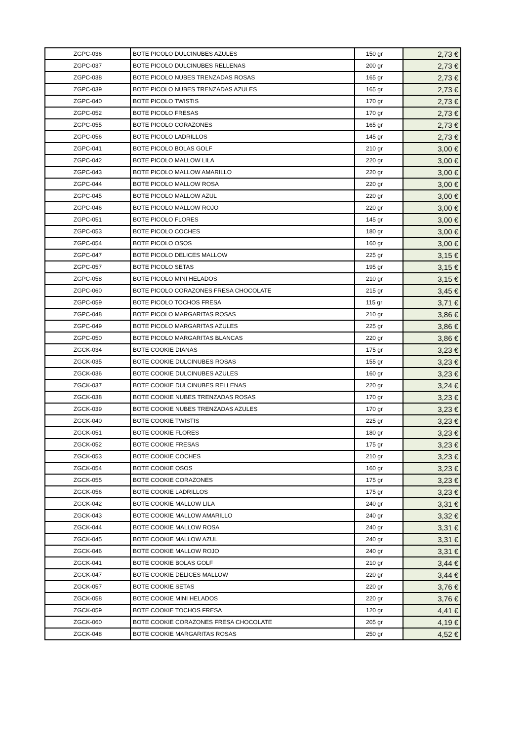| ZGPC-036 | BOTE PICOLO DULCINUBES AZULES | 150 gr | 2,73 € |
| ZGPC-037 | BOTE PICOLO DULCINUBES RELLENAS | 200 gr | 2,73 € |
| ZGPC-038 | BOTE PICOLO NUBES TRENZADAS ROSAS | 165 gr | 2,73 € |
| ZGPC-039 | BOTE PICOLO NUBES TRENZADAS AZULES | 165 gr | 2,73 € |
| ZGPC-040 | BOTE PICOLO TWISTIS | 170 gr | 2,73 € |
| ZGPC-052 | BOTE PICOLO FRESAS | 170 gr | 2,73 € |
| ZGPC-055 | BOTE PICOLO CORAZONES | 165 gr | 2,73 € |
| ZGPC-056 | BOTE PICOLO LADRILLOS | 145 gr | 2,73 € |
| ZGPC-041 | BOTE PICOLO BOLAS GOLF | 210 gr | 3,00 € |
| ZGPC-042 | BOTE PICOLO MALLOW LILA | 220 gr | 3,00 € |
| ZGPC-043 | BOTE PICOLO MALLOW AMARILLO | 220 gr | 3,00 € |
| ZGPC-044 | BOTE PICOLO MALLOW ROSA | 220 gr | 3,00 € |
| ZGPC-045 | BOTE PICOLO MALLOW AZUL | 220 gr | 3,00 € |
| ZGPC-046 | BOTE PICOLO MALLOW ROJO | 220 gr | 3,00 € |
| ZGPC-051 | BOTE PICOLO FLORES | 145 gr | 3,00 € |
| ZGPC-053 | BOTE PICOLO COCHES | 180 gr | 3,00 € |
| ZGPC-054 | BOTE PICOLO OSOS | 160 gr | 3,00 € |
| ZGPC-047 | BOTE PICOLO DELICES MALLOW | 225 gr | 3,15 € |
| ZGPC-057 | BOTE PICOLO SETAS | 195 gr | 3,15 € |
| ZGPC-058 | BOTE PICOLO MINI HELADOS | 210 gr | 3,15 € |
| ZGPC-060 | BOTE PICOLO CORAZONES FRESA CHOCOLATE | 215 gr | 3,45 € |
| ZGPC-059 | BOTE PICOLO TOCHOS FRESA | 115 gr | 3,71 € |
| ZGPC-048 | BOTE PICOLO MARGARITAS ROSAS | 210 gr | 3,86 € |
| ZGPC-049 | BOTE PICOLO MARGARITAS AZULES | 225 gr | 3,86 € |
| ZGPC-050 | BOTE PICOLO MARGARITAS BLANCAS | 220 gr | 3,86 € |
| ZGCK-034 | BOTE COOKIE DIANAS | 175 gr | 3,23 € |
| ZGCK-035 | BOTE COOKIE DULCINUBES ROSAS | 155 gr | 3,23 € |
| ZGCK-036 | BOTE COOKIE DULCINUBES AZULES | 160 gr | 3,23 € |
| ZGCK-037 | BOTE COOKIE DULCINUBES RELLENAS | 220 gr | 3,24 € |
| ZGCK-038 | BOTE COOKIE NUBES TRENZADAS ROSAS | 170 gr | 3,23 € |
| ZGCK-039 | BOTE COOKIE NUBES TRENZADAS AZULES | 170 gr | 3,23 € |
| ZGCK-040 | BOTE COOKIE TWISTIS | 225 gr | 3,23 € |
| ZGCK-051 | BOTE COOKIE FLORES | 180 gr | 3,23 € |
| ZGCK-052 | BOTE COOKIE FRESAS | 175 gr | 3,23 € |
| ZGCK-053 | BOTE COOKIE COCHES | 210 gr | 3,23 € |
| ZGCK-054 | BOTE COOKIE OSOS | 160 gr | 3,23 € |
| ZGCK-055 | BOTE COOKIE CORAZONES | 175 gr | 3,23 € |
| ZGCK-056 | BOTE COOKIE LADRILLOS | 175 gr | 3,23 € |
| ZGCK-042 | BOTE COOKIE MALLOW LILA | 240 gr | 3,31 € |
| ZGCK-043 | BOTE COOKIE MALLOW AMARILLO | 240 gr | 3,32 € |
| ZGCK-044 | BOTE COOKIE MALLOW ROSA | 240 gr | 3,31 € |
| ZGCK-045 | BOTE COOKIE MALLOW AZUL | 240 gr | 3,31 € |
| ZGCK-046 | BOTE COOKIE MALLOW ROJO | 240 gr | 3,31 € |
| ZGCK-041 | BOTE COOKIE BOLAS GOLF | 210 gr | 3,44 € |
| ZGCK-047 | BOTE COOKIE DELICES MALLOW | 220 gr | 3,44 € |
| ZGCK-057 | BOTE COOKIE SETAS | 220 gr | 3,76 € |
| ZGCK-058 | BOTE COOKIE MINI HELADOS | 220 gr | 3,76 € |
| ZGCK-059 | BOTE COOKIE TOCHOS FRESA | 120 gr | 4,41 € |
| ZGCK-060 | BOTE COOKIE CORAZONES FRESA CHOCOLATE | 205 gr | 4,19 € |
| ZGCK-048 | BOTE COOKIE MARGARITAS ROSAS | 250 gr | 4,52 € |